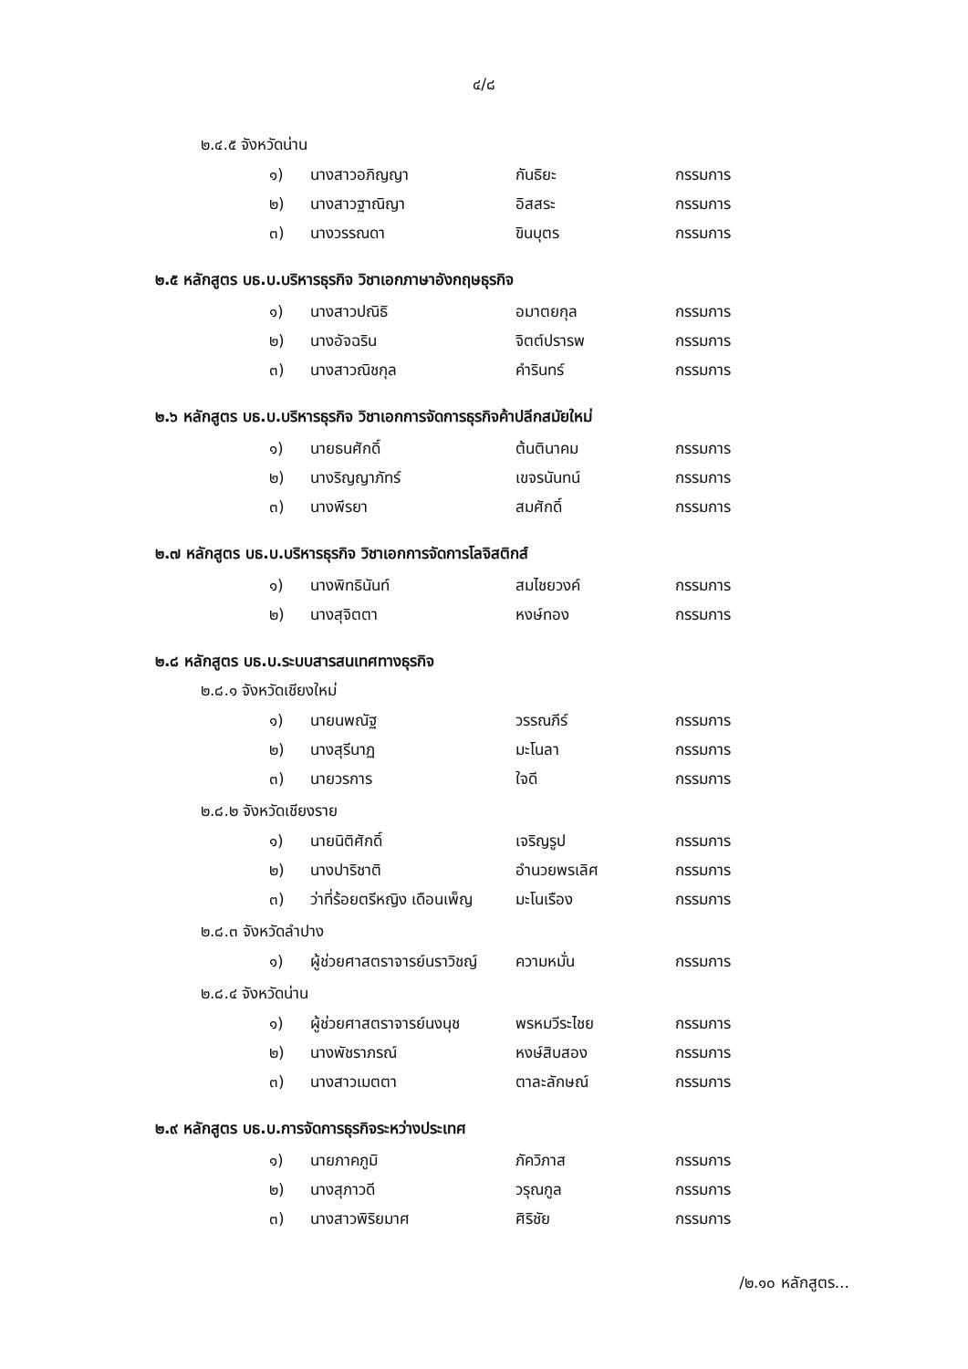๔/๘
๒.๔.๕ จังหวัดน่าน
| ๑) | นางสาวอภิญญา | กันธิยะ | กรรมการ |
| ๒) | นางสาวฐาณิญา | อิสสระ | กรรมการ |
| ๓) | นางวรรณดา | ขินบุตร | กรรมการ |
๒.๕ หลักสูตร บธ.บ.บริหารธุรกิจ วิชาเอกภาษาอังกฤษธุรกิจ
| ๑) | นางสาวปณิธิ | อมาตยกุล | กรรมการ |
| ๒) | นางอัจฉริน | จิตต์ปรารพ | กรรมการ |
| ๓) | นางสาวณิชกุล | คำรินทร์ | กรรมการ |
๒.๖ หลักสูตร บธ.บ.บริหารธุรกิจ วิชาเอกการจัดการธุรกิจค้าปลีกสมัยใหม่
| ๑) | นายธนศักดิ์ | ต้นตินาคม | กรรมการ |
| ๒) | นางริญญาภัทร์ | เขจรนันทน์ | กรรมการ |
| ๓) | นางพีรยา | สมศักดิ์ | กรรมการ |
๒.๗ หลักสูตร บธ.บ.บริหารธุรกิจ วิชาเอกการจัดการโลจิสติกส์
| ๑) | นางพิทธินันท์ | สมไชยวงค์ | กรรมการ |
| ๒) | นางสุจิตตา | หงษ์ทอง | กรรมการ |
๒.๘ หลักสูตร บธ.บ.ระบบสารสนเทศทางธุรกิจ
๒.๘.๑ จังหวัดเชียงใหม่
| ๑) | นายนพณัฐ | วรรณภีร์ | กรรมการ |
| ๒) | นางสุรีนาฏ | มะโนลา | กรรมการ |
| ๓) | นายวรการ | ใจดี | กรรมการ |
๒.๘.๒ จังหวัดเชียงราย
| ๑) | นายนิติศักดิ์ | เจริญรูป | กรรมการ |
| ๒) | นางปาริชาติ | อำนวยพรเลิศ | กรรมการ |
| ๓) | ว่าที่ร้อยตรีหญิง เดือนเพ็ญ | มะโนเรือง | กรรมการ |
๒.๘.๓ จังหวัดลำปาง
| ๑) | ผู้ช่วยศาสตราจารย์นราวิชญ์ | ความหมั่น | กรรมการ |
๒.๘.๔ จังหวัดน่าน
| ๑) | ผู้ช่วยศาสตราจารย์นงนุช | พรหมวีระไชย | กรรมการ |
| ๒) | นางพัชราภรณ์ | หงษ์สิบสอง | กรรมการ |
| ๓) | นางสาวเมตตา | ตาละลักษณ์ | กรรมการ |
๒.๙ หลักสูตร บธ.บ.การจัดการธุรกิจระหว่างประเทศ
| ๑) | นายภาคภูมิ | ภัควิภาส | กรรมการ |
| ๒) | นางสุภาวดี | วรุณกูล | กรรมการ |
| ๓) | นางสาวพิริยมาศ | ศิริชัย | กรรมการ |
/๒.๑๐ หลักสูตร...